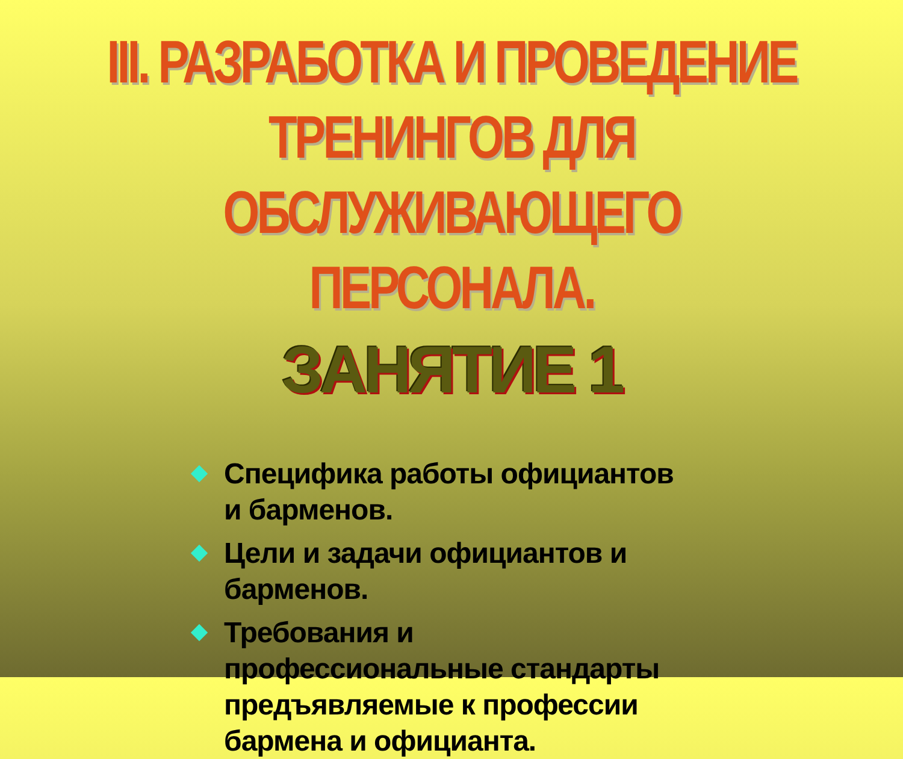III. РАЗРАБОТКА И ПРОВЕДЕНИЕ ТРЕНИНГОВ ДЛЯ ОБСЛУЖИВАЮЩЕГО ПЕРСОНАЛА.
ЗАНЯТИЕ 1
Специфика работы официантов и барменов.
Цели и задачи официантов и барменов.
Требования и профессиональные стандарты предъявляемые к профессии бармена и официанта.